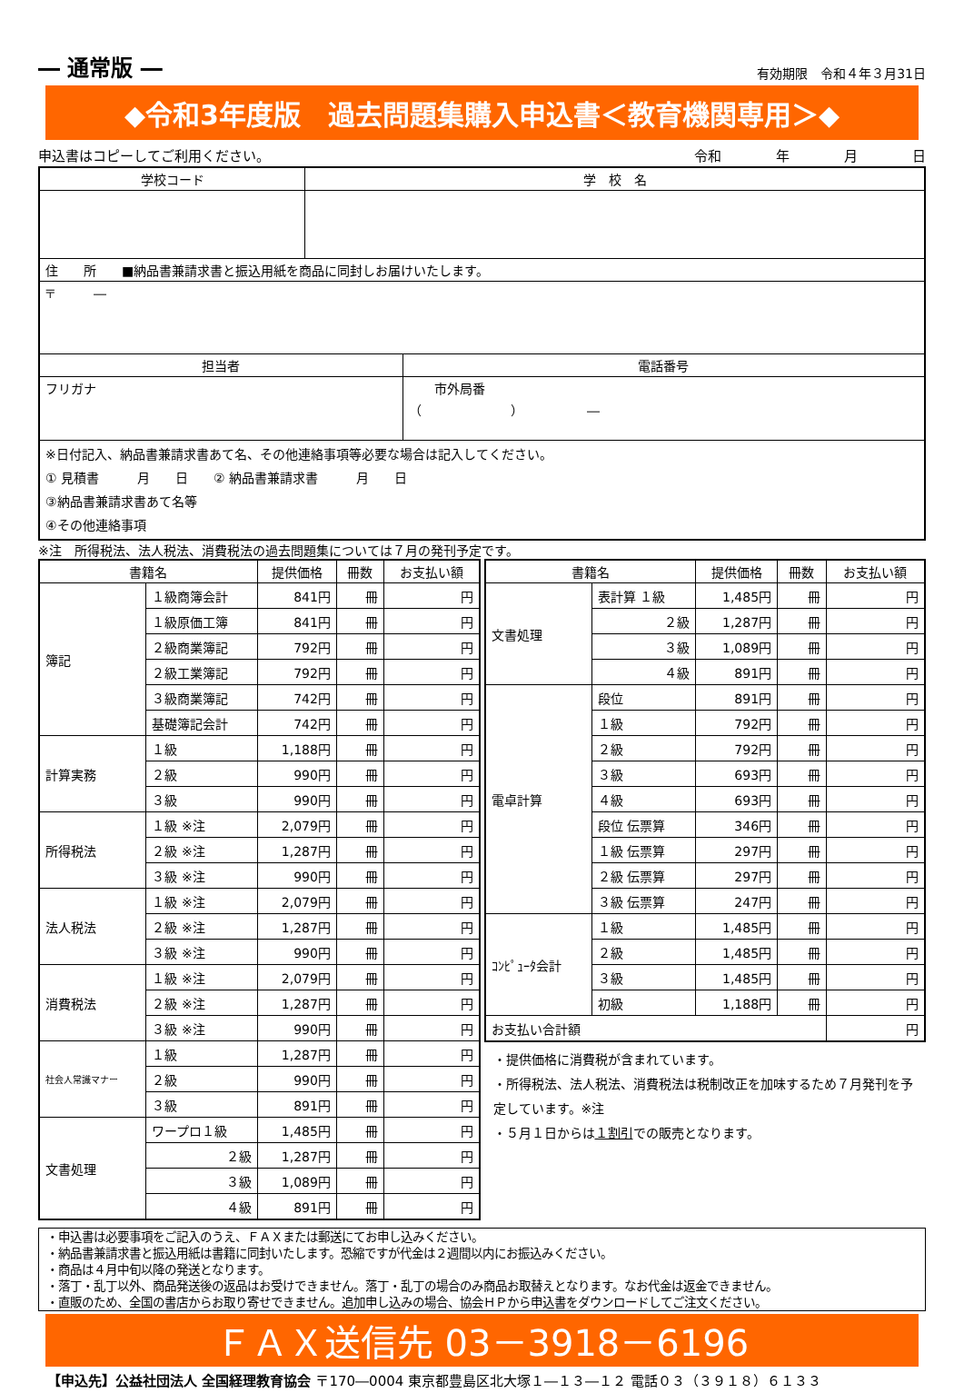― 通常版 ― 有効期限　令和４年３月31日
◆令和3年度版　過去問題集購入申込書＜教育機関専用＞◆
申込書はコピーしてご利用ください。 令和　　　　年　　　　月　　　　日
| 学校コード | 学 校 名 | |
| --- | --- | --- |
| 住 所 ■納品書兼請求書と振込用紙を商品に同封しお届けいたします。 | | |
| 〒 ― | | |
| 担当者 | | 電話番号 |
| フリガナ | | 市外局番 （ ） ― |
| ※日付記入、納品書兼請求書あて名、その他連絡事項等必要な場合は記入してください。 ① 見積書 月 日 ② 納品書兼請求書 月 日 ③納品書兼請求書あて名等 ④その他連絡事項 | | |
※注　所得税法、法人税法、消費税法の過去問題集については７月の発刊予定です。
| 書籍名 | | 提供価格 | 冊数 | お支払い額 |
| --- | --- | --- | --- | --- |
| 簿記 | １級商簿会計 | 841円 | 冊 | 円 |
| | １級原価工簿 | 841円 | 冊 | 円 |
| | ２級商業簿記 | 792円 | 冊 | 円 |
| | ２級工業簿記 | 792円 | 冊 | 円 |
| | ３級商業簿記 | 742円 | 冊 | 円 |
| | 基礎簿記会計 | 742円 | 冊 | 円 |
| 計算実務 | １級 | 1,188円 | 冊 | 円 |
| | ２級 | 990円 | 冊 | 円 |
| | ３級 | 990円 | 冊 | 円 |
| 所得税法 | １級 ※注 | 2,079円 | 冊 | 円 |
| | ２級 ※注 | 1,287円 | 冊 | 円 |
| | ３級 ※注 | 990円 | 冊 | 円 |
| 法人税法 | １級 ※注 | 2,079円 | 冊 | 円 |
| | ２級 ※注 | 1,287円 | 冊 | 円 |
| | ３級 ※注 | 990円 | 冊 | 円 |
| 消費税法 | １級 ※注 | 2,079円 | 冊 | 円 |
| | ２級 ※注 | 1,287円 | 冊 | 円 |
| | ３級 ※注 | 990円 | 冊 | 円 |
| 社会人常識マナー | １級 | 1,287円 | 冊 | 円 |
| | ２級 | 990円 | 冊 | 円 |
| | ３級 | 891円 | 冊 | 円 |
| 文書処理 | ワープロ１級 | 1,485円 | 冊 | 円 |
| | ２級 | 1,287円 | 冊 | 円 |
| | ３級 | 1,089円 | 冊 | 円 |
| | ４級 | 891円 | 冊 | 円 |
| 書籍名 | | 提供価格 | 冊数 | お支払い額 |
| --- | --- | --- | --- | --- |
| 文書処理 | 表計算 １級 | 1,485円 | 冊 | 円 |
| | ２級 | 1,287円 | 冊 | 円 |
| | ３級 | 1,089円 | 冊 | 円 |
| | ４級 | 891円 | 冊 | 円 |
| 電卓計算 | 段位 | 891円 | 冊 | 円 |
| | １級 | 792円 | 冊 | 円 |
| | ２級 | 792円 | 冊 | 円 |
| | ３級 | 693円 | 冊 | 円 |
| | ４級 | 693円 | 冊 | 円 |
| | 段位 伝票算 | 346円 | 冊 | 円 |
| | １級 伝票算 | 297円 | 冊 | 円 |
| | ２級 伝票算 | 297円 | 冊 | 円 |
| | ３級 伝票算 | 247円 | 冊 | 円 |
| ｺﾝﾋﾟｭｰﾀ会計 | １級 | 1,485円 | 冊 | 円 |
| | ２級 | 1,485円 | 冊 | 円 |
| | ３級 | 1,485円 | 冊 | 円 |
| | 初級 | 1,188円 | 冊 | 円 |
| お支払い合計額 | | | | 円 |
・提供価格に消費税が含まれています。
・所得税法、法人税法、消費税法は税制改正を加味するため７月発刊を予定しています。※注
・５月１日からは１割引での販売となります。
・申込書は必要事項をご記入のうえ、ＦＡＸまたは郵送にてお申し込みください。
・納品書兼請求書と振込用紙は書籍に同封いたします。恐縮ですが代金は２週間以内にお振込みください。
・商品は４月中旬以降の発送となります。
・落丁・乱丁以外、商品発送後の返品はお受けできません。落丁・乱丁の場合のみ商品お取替えとなります。なお代金は返金できません。
・直販のため、全国の書店からお取り寄せできません。追加申し込みの場合、協会ＨＰから申込書をダウンロードしてご注文ください。
ＦＡＸ送信先 03－3918－6196
【申込先】公益社団法人 全国経理教育協会 〒170―0004 東京都豊島区北大塚１―１３―１２ 電話０３（３９１８）６１３３